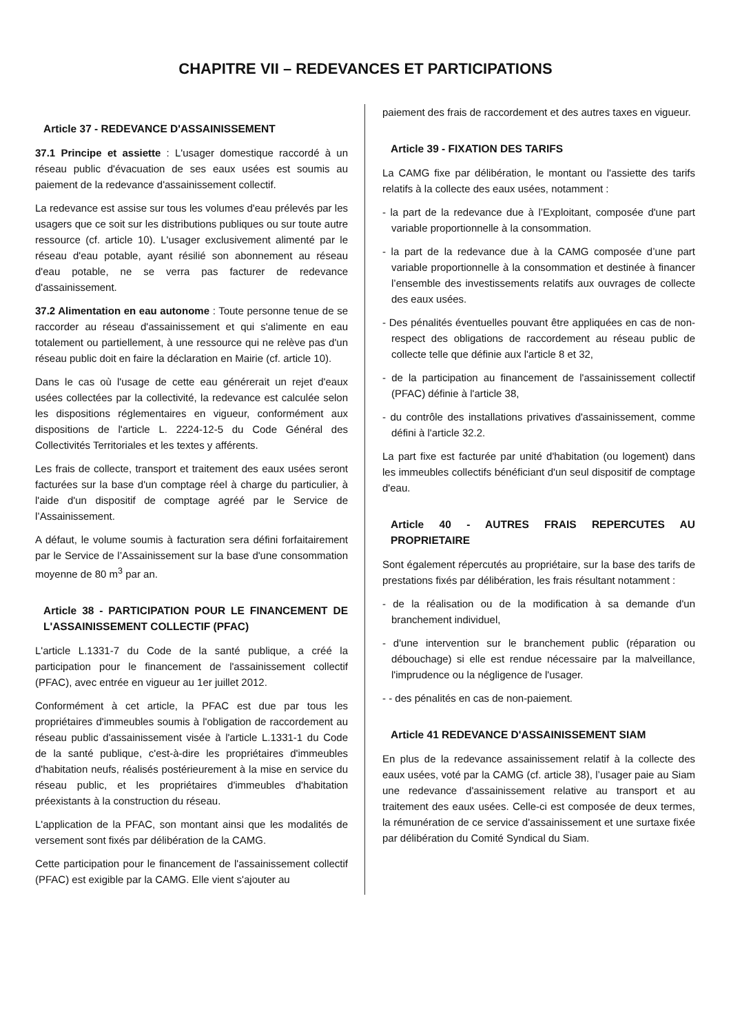CHAPITRE VII – REDEVANCES ET PARTICIPATIONS
Article 37 - REDEVANCE D'ASSAINISSEMENT
37.1 Principe et assiette : L'usager domestique raccordé à un réseau public d'évacuation de ses eaux usées est soumis au paiement de la redevance d'assainissement collectif.
La redevance est assise sur tous les volumes d'eau prélevés par les usagers que ce soit sur les distributions publiques ou sur toute autre ressource (cf. article 10). L'usager exclusivement alimenté par le réseau d'eau potable, ayant résilié son abonnement au réseau d'eau potable, ne se verra pas facturer de redevance d'assainissement.
37.2 Alimentation en eau autonome : Toute personne tenue de se raccorder au réseau d'assainissement et qui s'alimente en eau totalement ou partiellement, à une ressource qui ne relève pas d'un réseau public doit en faire la déclaration en Mairie (cf. article 10).
Dans le cas où l'usage de cette eau générerait un rejet d'eaux usées collectées par la collectivité, la redevance est calculée selon les dispositions réglementaires en vigueur, conformément aux dispositions de l'article L. 2224-12-5 du Code Général des Collectivités Territoriales et les textes y afférents.
Les frais de collecte, transport et traitement des eaux usées seront facturées sur la base d'un comptage réel à charge du particulier, à l'aide d'un dispositif de comptage agréé par le Service de l’Assainissement.
A défaut, le volume soumis à facturation sera défini forfaitairement par le Service de l’Assainissement sur la base d'une consommation moyenne de 80 m<sup>3</sup> par an.
Article 38 - PARTICIPATION POUR LE FINANCEMENT DE L'ASSAINISSEMENT COLLECTIF (PFAC)
L'article L.1331-7 du Code de la santé publique, a créé la participation pour le financement de l'assainissement collectif (PFAC), avec entrée en vigueur au 1er juillet 2012.
Conformément à cet article, la PFAC est due par tous les propriétaires d'immeubles soumis à l'obligation de raccordement au réseau public d'assainissement visée à l'article L.1331-1 du Code de la santé publique, c'est-à-dire les propriétaires d'immeubles d'habitation neufs, réalisés postérieurement à la mise en service du réseau public, et les propriétaires d'immeubles d'habitation préexistants à la construction du réseau.
L'application de la PFAC, son montant ainsi que les modalités de versement sont fixés par délibération de la CAMG.
Cette participation pour le financement de l'assainissement collectif (PFAC) est exigible par la CAMG. Elle vient s'ajouter au
paiement des frais de raccordement et des autres taxes en vigueur.
Article 39 - FIXATION DES TARIFS
La CAMG fixe par délibération, le montant ou l'assiette des tarifs relatifs à la collecte des eaux usées, notamment :
- la part de la redevance due à l’Exploitant, composée d'une part variable proportionnelle à la consommation.
- la part de la redevance due à la CAMG composée d’une part variable proportionnelle à la consommation et destinée à financer l’ensemble des investissements relatifs aux ouvrages de collecte des eaux usées.
- Des pénalités éventuelles pouvant être appliquées en cas de non-respect des obligations de raccordement au réseau public de collecte telle que définie aux l'article 8 et 32,
- de la participation au financement de l'assainissement collectif (PFAC) définie à l'article 38,
- du contrôle des installations privatives d'assainissement, comme défini à l'article 32.2.
La part fixe est facturée par unité d'habitation (ou logement) dans les immeubles collectifs bénéficiant d'un seul dispositif de comptage d'eau.
Article 40 - AUTRES FRAIS REPERCUTES AU PROPRIETAIRE
Sont également répercutés au propriétaire, sur la base des tarifs de prestations fixés par délibération, les frais résultant notamment :
- de la réalisation ou de la modification à sa demande d'un branchement individuel,
- d'une intervention sur le branchement public (réparation ou débouchage) si elle est rendue nécessaire par la malveillance, l'imprudence ou la négligence de l'usager.
- - des pénalités en cas de non-paiement.
Article 41 REDEVANCE D'ASSAINISSEMENT SIAM
En plus de la redevance assainissement relatif à la collecte des eaux usées, voté par la CAMG (cf. article 38), l’usager paie au Siam une redevance d'assainissement relative au transport et au traitement des eaux usées. Celle-ci est composée de deux termes, la rémunération de ce service d'assainissement et une surtaxe fixée par délibération du Comité Syndical du Siam.